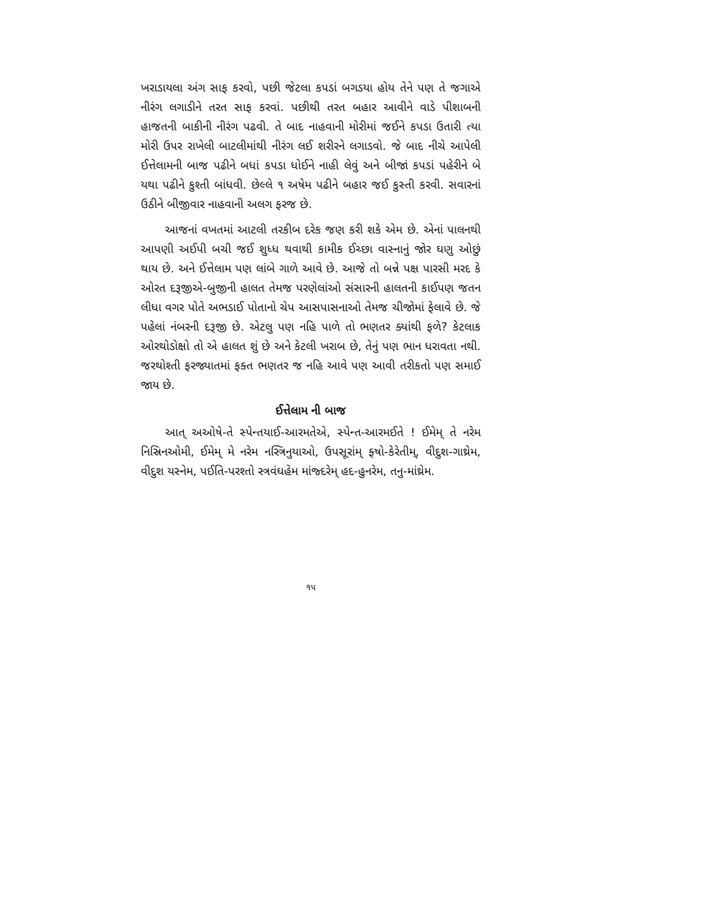ખરાડાયલા અંગ સાફ કરવો, પછી જેટલા કપડાં બગડયા હોય તેને પણ તે જગાએ નીરંગ લગાડીને તરત સાફ કરવાં. પછીથી તરત બહાર આવીને વાડે પીશાબની હાજતની બાકીની નીરંગ પઢવી. તે બાદ નાહવાની મોરીમાં જઈને કપડા ઉતારી ત્યા મોરી ઉપર રાખેલી બાટલીમાંથી નીરંગ લઈ શરીરને લગાડવો. જે બાદ નીચે આપેલી ઈત્તેલામની બાજ પઢીને બધાં કપડા ધોઈને નાહી લેવું અને બીજાં કપડાં પહેરીને બે યથા પઢીને કુશ્તી બાંધવી. છેલ્લે ૧ અષેમ પઢીને બહાર જઈ કુસ્તી કરવી. સવારનાં ઉઠીને બીજીવાર નાહવાની અલગ ફરજ છે.
આજનાં વખતમાં આટલી તરકીબ દરેક જણ કરી શકે એમ છે. એનાં પાલનથી આપણી અઈપી બચી જઈ શુધ્ધ થવાથી કામીક ઈચ્છા વાસ્નાનું જોર ઘણુ ઓછું થાય છે. અને ઈત્તેલામ પણ લાંબે ગાળે આવે છે. આજે તો બન્ને પક્ષ પારસી મરદ કે ઓરત દરૂજીએ-બુજીની હાલત તેમજ પરણેલાંઓ સંસારની હાલતની કાઈપણ જતન લીધા વગર પોતે અભડાઈ પોતાનો ચેપ આસપાસનાઓ તેમજ ચીજોમાં ફેલાવે છે. જે પહેલાં નંબરની દરૂજી છે. એટલુ પણ નહિ પાળે તો ભણતર ક્યાંથી ફળે? કેટલાક ઓરથોડોક્ષો તો એ હાલત શું છે અને કેટલી ખરાબ છે, તેનું પણ ભાન ધરાવતા નથી. જરથોશ્તી ફરજ્યાતમાં ફક્ત ભણતર જ નહિ આવે પણ આવી તરીકતો પણ સમાઈ જાય છે.
ઈત્તેલામ ની બાજ
આત્ અઓષે-તે સ્પેન્તયાઈ-આરમતેએ, સ્પેન્ત-આરમઈતે ! ઈમેમ્ તે નરેમ નિસ્રિનઓમી, ઈમેમ્ મે નરેમ નસ્ત્રિનુયાઓ, ઉપસૂરાંમ્ ફ્ષો-કેરેતીમ્, વીદુશ-ગાથ્રેમ, વીદુશ યસ્નેમ, પઈતિ-પરશ્તો સ્ત્રવંઘહેમ માંજ્દરેમ્ હદ-હુનરેમ, તનુ-માંથ્રેમ.
૧૫